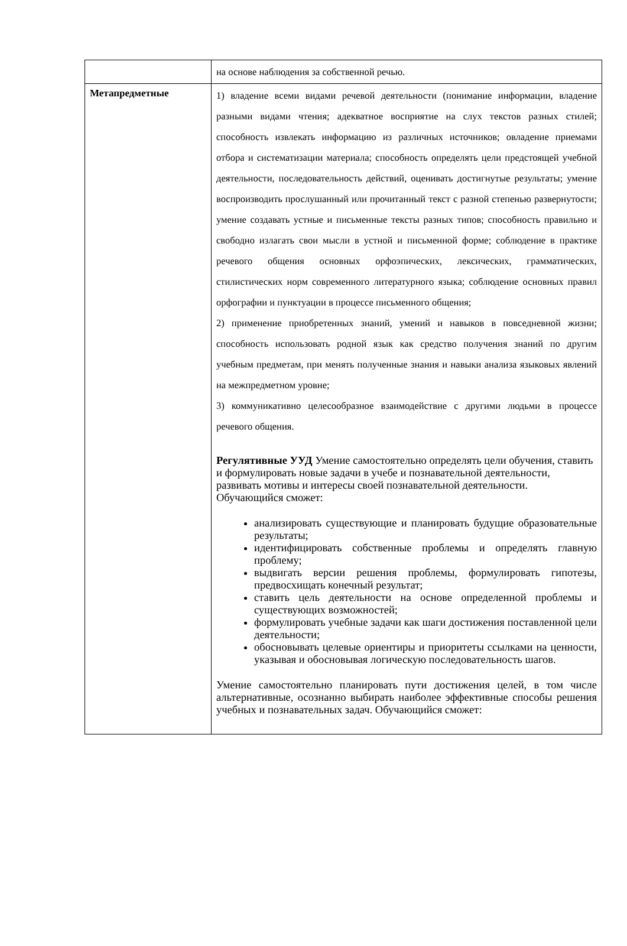| | на основе наблюдения за собственной речью. |
| Метапредметные | 1) владение всеми видами речевой деятельности (понимание информации, владение разными видами чтения; адекватное восприятие на слух текстов разных стилей; способность извлекать информацию из различных источников; овладение приемами отбора и систематизации материала; способность определять цели предстоящей учебной деятельности, последовательность действий, оценивать достигнутые результаты; умение воспроизводить прослушанный или прочитанный текст с разной степенью развернутости; умение создавать устные и письменные тексты разных типов; способность правильно и свободно излагать свои мысли в устной и письменной форме; соблюдение в практике речевого общения основных орфоэпических, лексических, грамматических, стилистических норм современного литературного языка; соблюдение основных правил орфографии и пунктуации в процессе письменного общения; 2) применение приобретенных знаний, умений и навыков в повседневной жизни; способность использовать родной язык как средство получения знаний по другим учебным предметам, при менять полученные знания и навыки анализа языковых явлений на межпредметном уровне; 3) коммуникативно целесообразное взаимодействие с другими людьми в процессе речевого общения. Регулятивные УУД Умение самостоятельно определять цели обучения, ставить и формулировать новые задачи в учебе и познавательной деятельности, развивать мотивы и интересы своей познавательной деятельности. Обучающийся сможет: анализировать существующие и планировать будущие образовательные результаты; идентифицировать собственные проблемы и определять главную проблему; выдвигать версии решения проблемы, формулировать гипотезы, предвосхищать конечный результат; ставить цель деятельности на основе определенной проблемы и существующих возможностей; формулировать учебные задачи как шаги достижения поставленной цели деятельности; обосновывать целевые ориентиры и приоритеты ссылками на ценности, указывая и обосновывая логическую последовательность шагов. Умение самостоятельно планировать пути достижения целей, в том числе альтернативные, осознанно выбирать наиболее эффективные способы решения учебных и познавательных задач. Обучающийся сможет: |